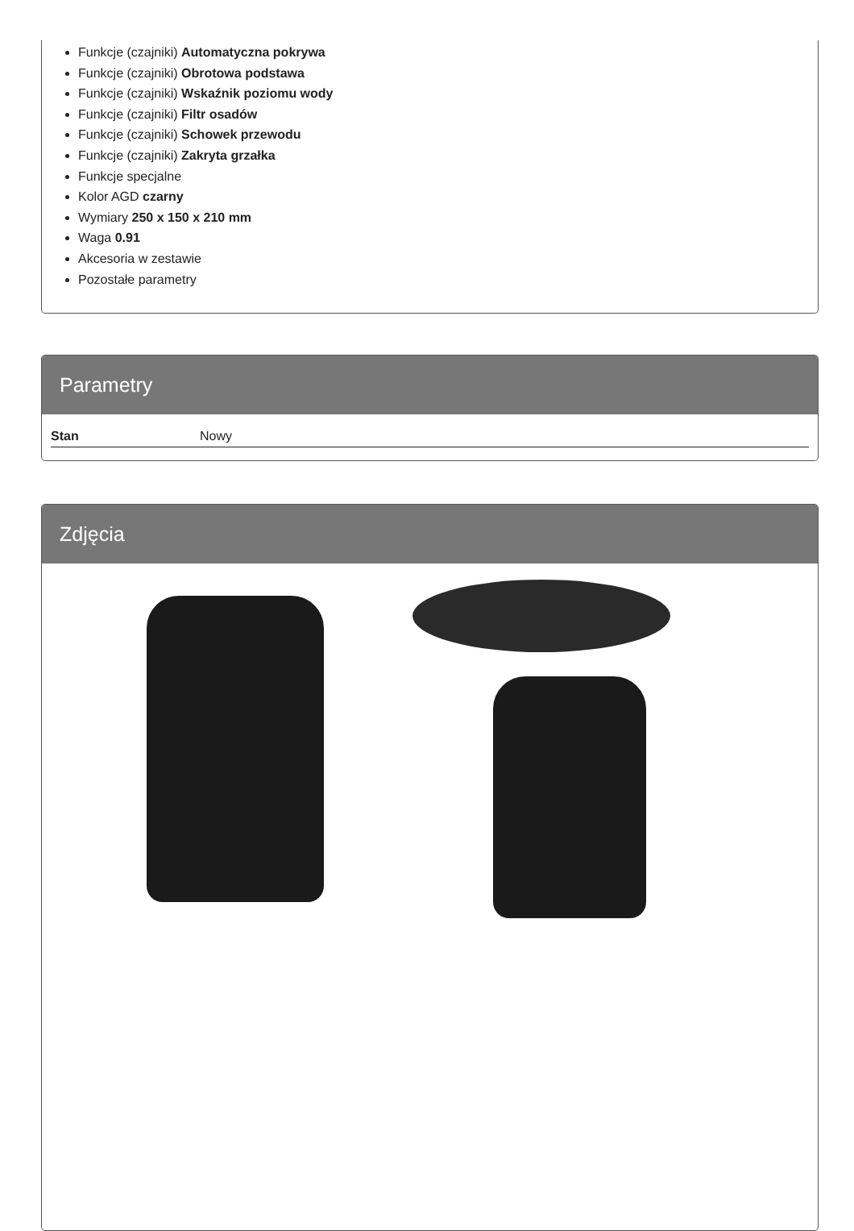Funkcje (czajniki) Automatyczna pokrywa
Funkcje (czajniki) Obrotowa podstawa
Funkcje (czajniki) Wskaźnik poziomu wody
Funkcje (czajniki) Filtr osadów
Funkcje (czajniki) Schowek przewodu
Funkcje (czajniki) Zakryta grzałka
Funkcje specjalne
Kolor AGD czarny
Wymiary 250 x 150 x 210 mm
Waga 0.91
Akcesoria w zestawie
Pozostałe parametry
Parametry
| Stan | Nowy |
Zdjęcia